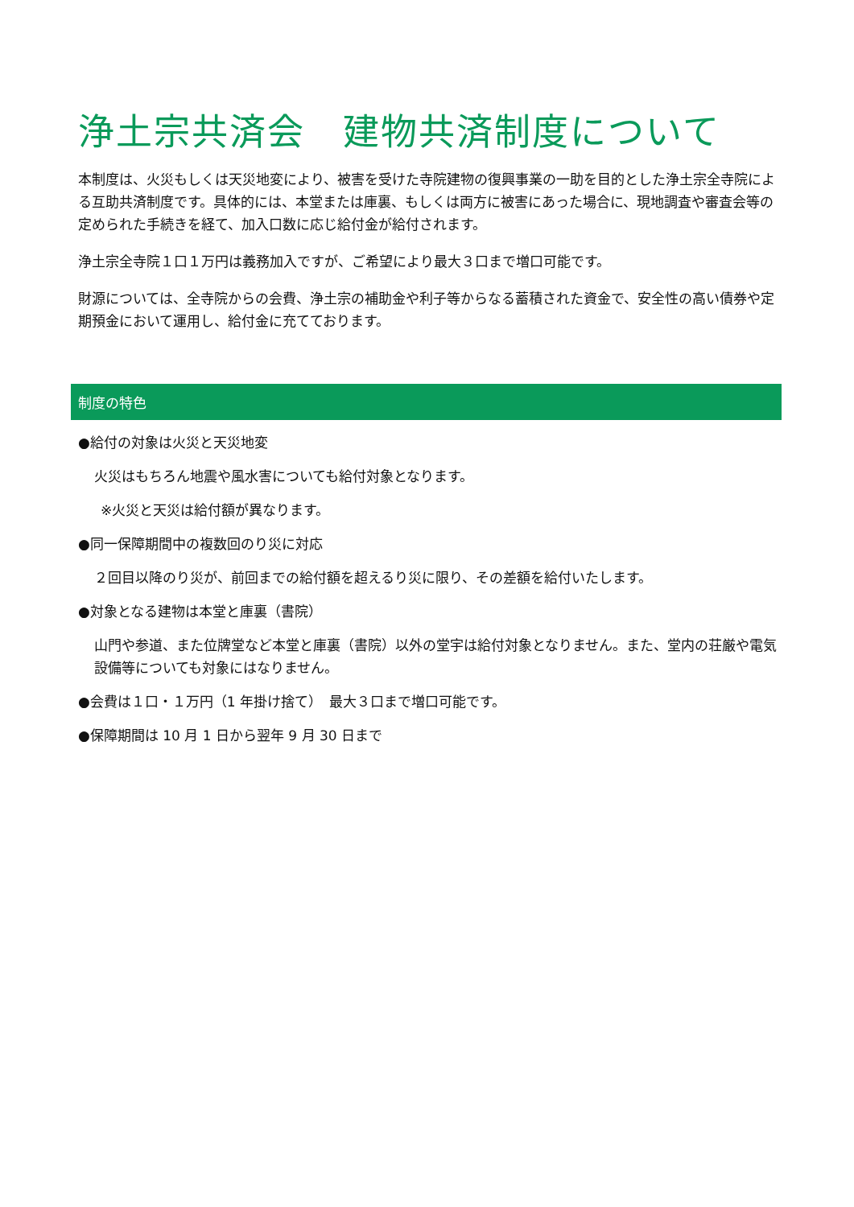浄土宗共済会　建物共済制度について
本制度は、火災もしくは天災地変により、被害を受けた寺院建物の復興事業の一助を目的とした浄土宗全寺院による互助共済制度です。具体的には、本堂または庫裏、もしくは両方に被害にあった場合に、現地調査や審査会等の定められた手続きを経て、加入口数に応じ給付金が給付されます。
浄土宗全寺院１口１万円は義務加入ですが、ご希望により最大３口まで増口可能です。
財源については、全寺院からの会費、浄土宗の補助金や利子等からなる蓄積された資金で、安全性の高い債券や定期預金において運用し、給付金に充てております。
制度の特色
●給付の対象は火災と天災地変
火災はもちろん地震や風水害についても給付対象となります。
※火災と天災は給付額が異なります。
●同一保障期間中の複数回のり災に対応
２回目以降のり災が、前回までの給付額を超えるり災に限り、その差額を給付いたします。
●対象となる建物は本堂と庫裏（書院）
山門や参道、また位牌堂など本堂と庫裏（書院）以外の堂宇は給付対象となりません。また、堂内の荘厳や電気設備等についても対象にはなりません。
●会費は１口・１万円（1 年掛け捨て）　最大３口まで増口可能です。
●保障期間は 10 月 1 日から翌年 9 月 30 日まで